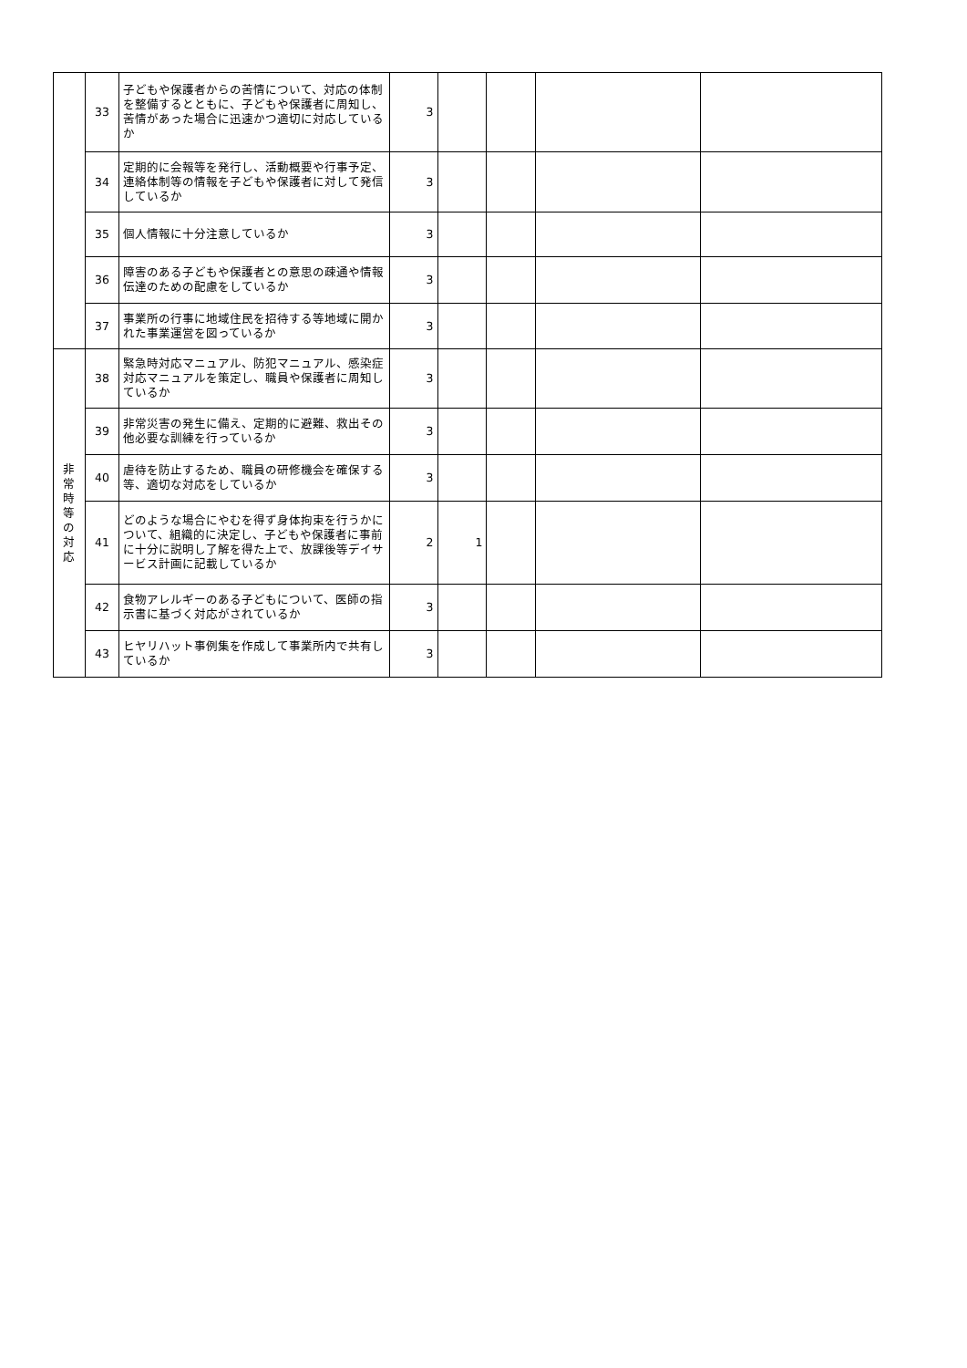| | 33 | 子どもや保護者からの苦情について、対応の体制を整備するとともに、子どもや保護者に周知し、苦情があった場合に迅速かつ適切に対応しているか | 3 | | | | |
| | 34 | 定期的に会報等を発行し、活動概要や行事予定、連絡体制等の情報を子どもや保護者に対して発信しているか | 3 | | | | |
| | 35 | 個人情報に十分注意しているか | 3 | | | | |
| | 36 | 障害のある子どもや保護者との意思の疎通や情報伝達のための配慮をしているか | 3 | | | | |
| | 37 | 事業所の行事に地域住民を招待する等地域に開かれた事業運営を図っているか | 3 | | | | |
| 非 常 時 等 の 対 応 | 38 | 緊急時対応マニュアル、防犯マニュアル、感染症対応マニュアルを策定し、職員や保護者に周知しているか | 3 | | | | |
| | 39 | 非常災害の発生に備え、定期的に避難、救出その他必要な訓練を行っているか | 3 | | | | |
| | 40 | 虐待を防止するため、職員の研修機会を確保する等、適切な対応をしているか | 3 | | | | |
| | 41 | どのような場合にやむを得ず身体拘束を行うかについて、組織的に決定し、子どもや保護者に事前に十分に説明し了解を得た上で、放課後等デイサービス計画に記載しているか | 2 | 1 | | | |
| | 42 | 食物アレルギーのある子どもについて、医師の指示書に基づく対応がされているか | 3 | | | | |
| | 43 | ヒヤリハット事例集を作成して事業所内で共有しているか | 3 | | | | |